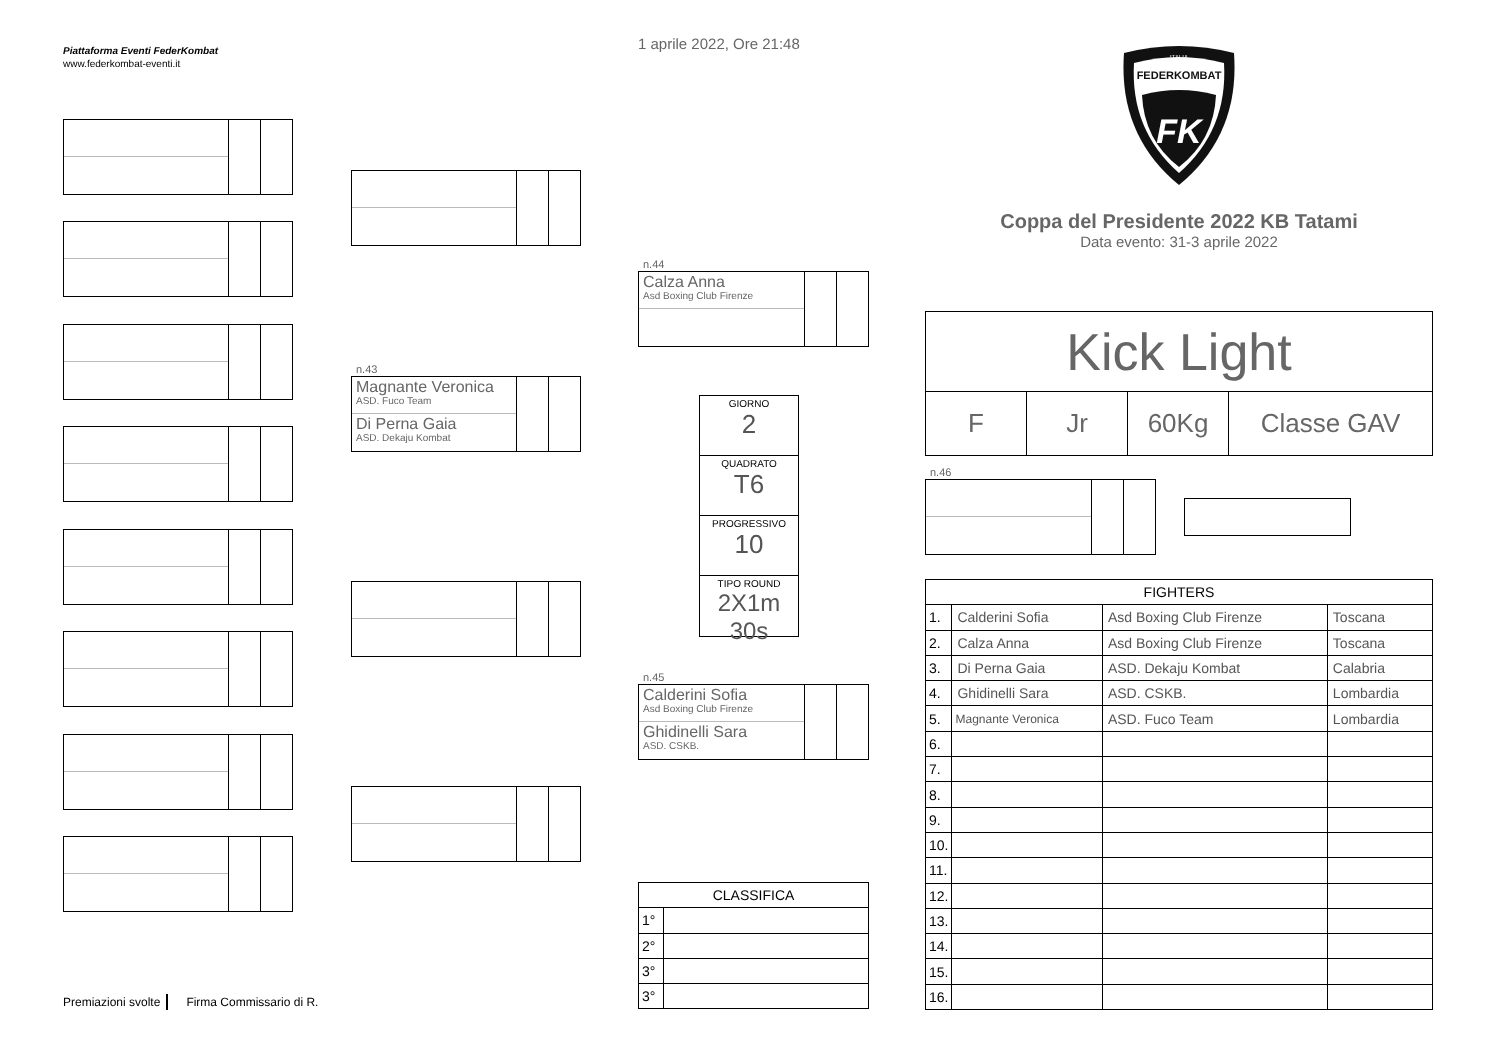Piattaforma Eventi FederKombat
www.federkombat-eventi.it
Premiazioni svolte Firma Commissario di R.
n.43
Magnante Veronica
ASD. Fuco Team
Di Perna Gaia
ASD. Dekaju Kombat
1 aprile 2022, Ore 21:48
n.44
Calza Anna
Asd Boxing Club Firenze
GIORNO
2
QUADRATO
T6
PROGRESSIVO
10
TIPO ROUND
2X1m 30s
n.45
Calderini Sofia
Asd Boxing Club Firenze
Ghidinelli Sara
ASD. CSKB.
| CLASSIFICA | |
| --- | --- |
| 1° | |
| 2° | |
| 3° | |
| 3° | |
FEDERKOMBAT
ITALIA
FK
Coppa del Presidente 2022 KB Tatami
Data evento: 31-3 aprile 2022
Kick Light
F Jr 60Kg Classe GAV
n.46
| FIGHTERS | | | |
| --- | --- | --- | --- |
| 1. | Calderini Sofia | Asd Boxing Club Firenze | Toscana |
| 2. | Calza Anna | Asd Boxing Club Firenze | Toscana |
| 3. | Di Perna Gaia | ASD. Dekaju Kombat | Calabria |
| 4. | Ghidinelli Sara | ASD. CSKB. | Lombardia |
| 5. | Magnante Veronica | ASD. Fuco Team | Lombardia |
| 6. | | | |
| 7. | | | |
| 8. | | | |
| 9. | | | |
| 10. | | | |
| 11. | | | |
| 12. | | | |
| 13. | | | |
| 14. | | | |
| 15. | | | |
| 16. | | | |